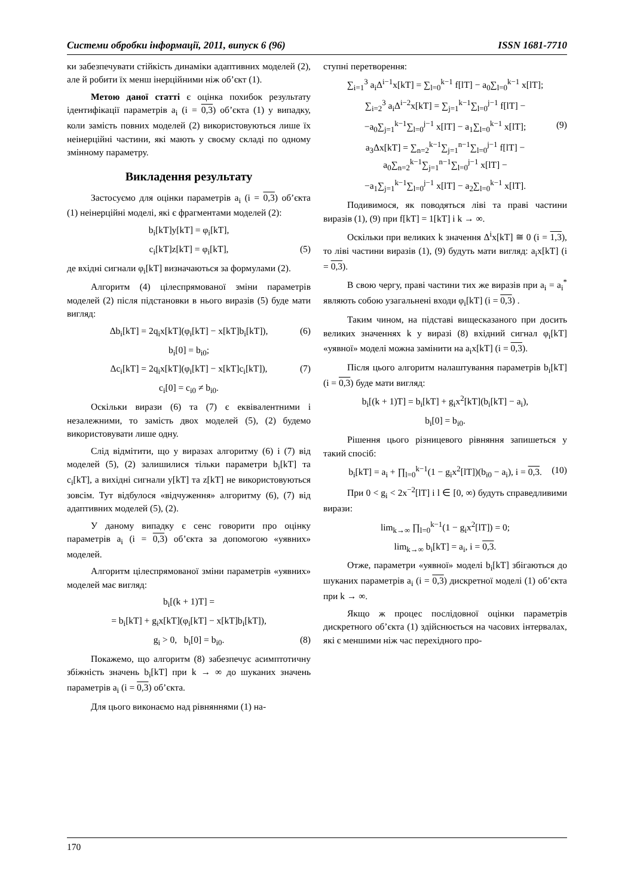Системи обробки інформації, 2011, випуск 6 (96) ISSN 1681-7710
ки забезпечувати стійкість динаміки адаптивних моделей (2), але й робити їх менш інерційними ніж об’єкт (1).
Метою даної статті є оцінка похибок результату ідентифікації параметрів a<sub>i</sub> (i = 0,3) об’єкта (1) у випадку, коли замість повних моделей (2) використовуються лише їх неінерційні частини, які мають у своєму складі по одному змінному параметру.
Викладення результату
Застосуємо для оцінки параметрів a<sub>i</sub> (i = 0,3) об’єкта (1) неінерційні моделі, які є фрагментами моделей (2):
b<sub>i</sub>[kT]y[kT] = φ<sub>i</sub>[kT],
c<sub>i</sub>[kT]z[kT] = φ<sub>i</sub>[kT], (5)
де вхідні сигнали φ<sub>i</sub>[kT] визначаються за формулами (2).
Алгоритм (4) цілеспрямованої зміни параметрів моделей (2) після підстановки в нього виразів (5) буде мати вигляд:
Δb<sub>i</sub>[kT] = 2q<sub>i</sub>x[kT](φ<sub>i</sub>[kT] − x[kT]b<sub>i</sub>[kT]), (6)
b<sub>i</sub>[0] = b<sub>i0</sub>;
Δc<sub>i</sub>[kT] = 2q<sub>i</sub>x[kT](φ<sub>i</sub>[kT] − x[kT]c<sub>i</sub>[kT]), (7)
c<sub>i</sub>[0] = c<sub>i0</sub> ≠ b<sub>i0</sub>.
Оскільки вирази (6) та (7) є еквівалентними і незалежними, то замість двох моделей (5), (2) будемо використовувати лише одну.
Слід відмітити, що у виразах алгоритму (6) і (7) від моделей (5), (2) залишилися тільки параметри b<sub>i</sub>[kT] та c<sub>i</sub>[kT], а вихідні сигнали y[kT] та z[kT] не використовуються зовсім. Тут відбулося «відчуження» алгоритму (6), (7) від адаптивних моделей (5), (2).
У даному випадку є сенс говорити про оцінку параметрів a<sub>i</sub> (i = 0,3) об’єкта за допомогою «уявних» моделей.
Алгоритм цілеспрямованої зміни параметрів «уявних» моделей має вигляд:
b<sub>i</sub>[(k + 1)T] =
= b<sub>i</sub>[kT] + g<sub>i</sub>x[kT](φ<sub>i</sub>[kT] − x[kT]b<sub>i</sub>[kT]),
g<sub>i</sub> > 0, b<sub>i</sub>[0] = b<sub>i0</sub>. (8)
Покажемо, що алгоритм (8) забезпечує асимптотичну збіжність значень b<sub>i</sub>[kT] при k → ∞ до шуканих значень параметрів a<sub>i</sub> (i = 0,3) об’єкта.
Для цього виконаємо над рівняннями (1) на-
ступні перетворення:
∑<sub>i=1</sub><sup>3</sup> a<sub>i</sub>Δ<sup>i−1</sup>x[kT] = ∑<sub>l=0</sub><sup>k−1</sup> f[lT] − a<sub>0</sub>∑<sub>l=0</sub><sup>k−1</sup> x[lT];
∑<sub>i=2</sub><sup>3</sup> a<sub>i</sub>Δ<sup>i−2</sup>x[kT] = ∑<sub>j=1</sub><sup>k−1</sup>∑<sub>l=0</sub><sup>j−1</sup> f[lT] −
−a<sub>0</sub>∑<sub>j=1</sub><sup>k−1</sup>∑<sub>l=0</sub><sup>j−1</sup> x[lT] − a<sub>1</sub>∑<sub>l=0</sub><sup>k−1</sup> x[lT]; (9)
a<sub>3</sub>Δx[kT] = ∑<sub>n=2</sub><sup>k−1</sup>∑<sub>j=1</sub><sup>n−1</sup>∑<sub>l=0</sub><sup>j−1</sup> f[lT] − a<sub>0</sub>∑<sub>n=2</sub><sup>k−1</sup>∑<sub>j=1</sub><sup>n−1</sup>∑<sub>l=0</sub><sup>j−1</sup> x[lT] −
−a<sub>1</sub>∑<sub>j=1</sub><sup>k−1</sup>∑<sub>l=0</sub><sup>j−1</sup> x[lT] − a<sub>2</sub>∑<sub>l=0</sub><sup>k−1</sup> x[lT].
Подивимося, як поводяться ліві та праві частини виразів (1), (9) при f[kT] = 1[kT] і k → ∞.
Оскільки при великих k значення Δ<sup>i</sup>x[kT] ≅ 0 (i = 1,3), то ліві частини виразів (1), (9) будуть мати вигляд: a<sub>i</sub>x[kT] (i = 0,3).
В свою чергу, праві частини тих же виразів при a<sub>i</sub> = a<sub>i</sub><sup>*</sup> являють собою узагальнені входи φ<sub>i</sub>[kT] (i = 0,3) .
Таким чином, на підставі вищесказаного при досить великих значеннях k у виразі (8) вхідний сигнал φ<sub>i</sub>[kT] «уявної» моделі можна замінити на a<sub>i</sub>x[kT] (i = 0,3).
Після цього алгоритм налаштування параметрів b<sub>i</sub>[kT] (i = 0,3) буде мати вигляд:
b<sub>i</sub>[(k + 1)T] = b<sub>i</sub>[kT] + g<sub>i</sub>x<sup>2</sup>[kT](b<sub>i</sub>[kT] − a<sub>i</sub>),
b<sub>i</sub>[0] = b<sub>i0</sub>.
Рішення цього різницевого рівняння запишеться у такий спосіб:
b<sub>i</sub>[kT] = a<sub>i</sub> + ∏<sub>l=0</sub><sup>k−1</sup>(1 − g<sub>i</sub>x<sup>2</sup>[lT])(b<sub>i0</sub> − a<sub>i</sub>), i = 0,3. (10)
При 0 < g<sub>i</sub> < 2x<sup>−2</sup>[lT] і l ∈ [0, ∞) будуть справедливими вирази:
lim<sub>k→∞</sub> ∏<sub>l=0</sub><sup>k−1</sup>(1 − g<sub>i</sub>x<sup>2</sup>[lT]) = 0;
lim<sub>k→∞</sub> b<sub>i</sub>[kT] = a<sub>i</sub>, i = 0,3.
Отже, параметри «уявної» моделі b<sub>i</sub>[kT] збігаються до шуканих параметрів a<sub>i</sub> (i = 0,3) дискретної моделі (1) об’єкта при k → ∞.
Якщо ж процес послідовної оцінки параметрів дискретного об’єкта (1) здійснюється на часових інтервалах, які є меншими ніж час перехідного про-
170